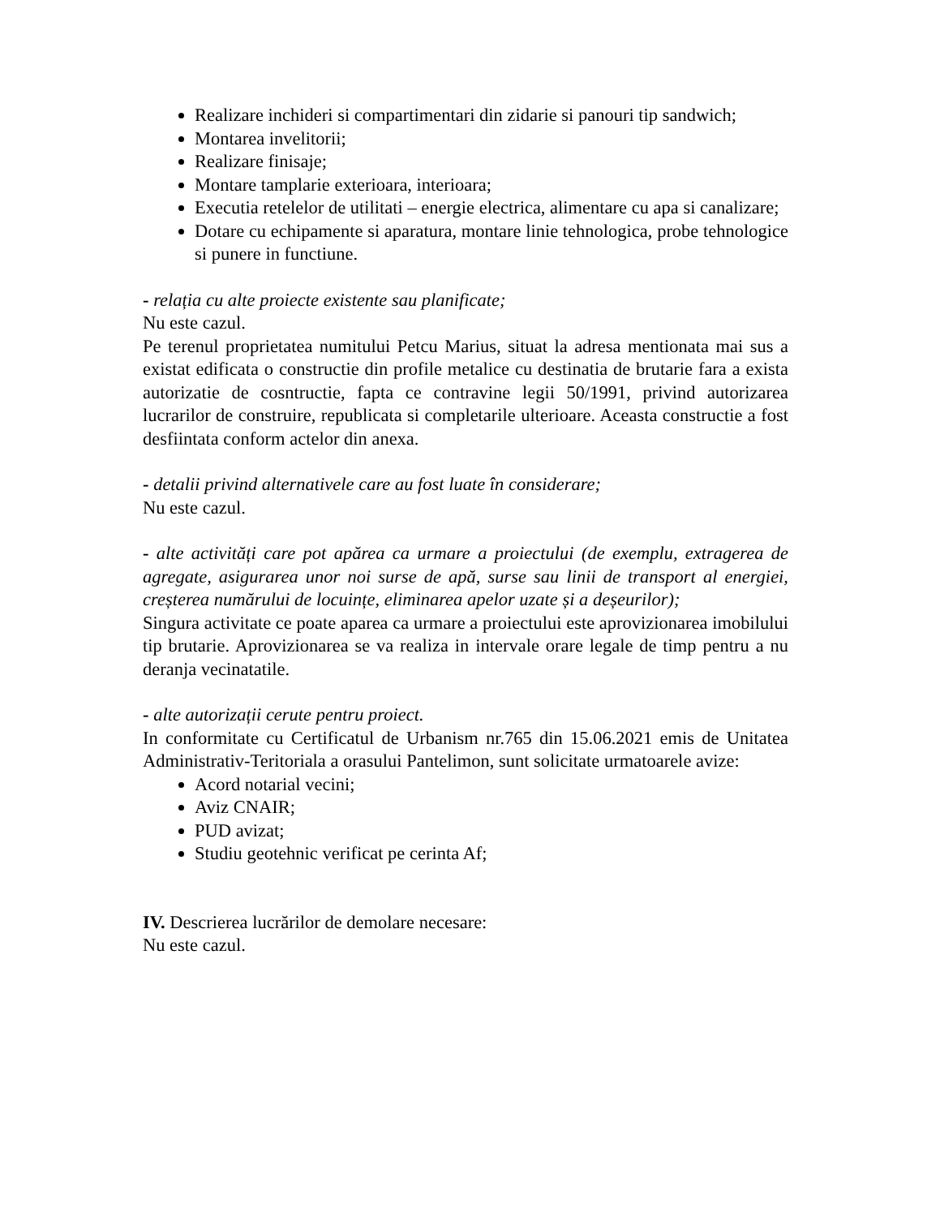Realizare inchideri si compartimentari din zidarie si panouri tip sandwich;
Montarea invelitorii;
Realizare finisaje;
Montare tamplarie exterioara, interioara;
Executia retelelor de utilitati – energie electrica, alimentare cu apa si canalizare;
Dotare cu echipamente si aparatura, montare linie tehnologica, probe tehnologice si punere in functiune.
- relația cu alte proiecte existente sau planificate;
Nu este cazul.
Pe terenul proprietatea numitului Petcu Marius, situat la adresa mentionata mai sus a existat edificata o constructie din profile metalice cu destinatia de brutarie fara a exista autorizatie de cosntructie, fapta ce contravine legii 50/1991, privind autorizarea lucrarilor de construire, republicata si completarile ulterioare. Aceasta constructie a fost desfiintata conform actelor din anexa.
- detalii privind alternativele care au fost luate în considerare;
Nu este cazul.
- alte activități care pot apărea ca urmare a proiectului (de exemplu, extragerea de agregate, asigurarea unor noi surse de apă, surse sau linii de transport al energiei, creșterea numărului de locuințe, eliminarea apelor uzate și a deșeurilor);
Singura activitate ce poate aparea ca urmare a proiectului este aprovizionarea imobilului tip brutarie. Aprovizionarea se va realiza in intervale orare legale de timp pentru a nu deranja vecinatatile.
- alte autorizații cerute pentru proiect.
In conformitate cu Certificatul de Urbanism nr.765 din 15.06.2021 emis de Unitatea Administrativ-Teritoriala a orasului Pantelimon, sunt solicitate urmatoarele avize:
Acord notarial vecini;
Aviz CNAIR;
PUD avizat;
Studiu geotehnic verificat pe cerinta Af;
IV. Descrierea lucrărilor de demolare necesare:
Nu este cazul.